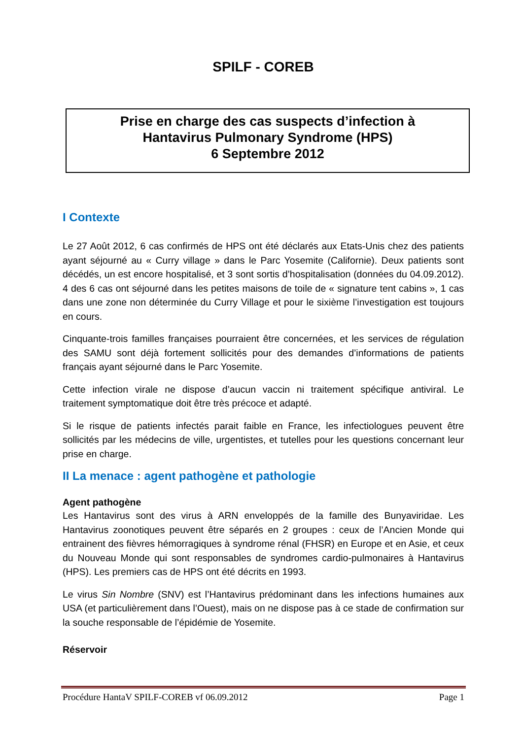SPILF - COREB
Prise en charge des cas suspects d’infection à
Hantavirus Pulmonary Syndrome (HPS)
6 Septembre 2012
I Contexte
Le 27 Août 2012, 6 cas confirmés de HPS ont été déclarés aux Etats-Unis chez des patients ayant séjourné au « Curry village » dans le Parc Yosemite (Californie). Deux patients sont décédés, un est encore hospitalisé, et 3 sont sortis d’hospitalisation (données du 04.09.2012). 4 des 6 cas ont séjourné dans les petites maisons de toile de « signature tent cabins », 1 cas dans une zone non déterminée du Curry Village et pour le sixième l’investigation est toujours en cours.
Cinquante-trois familles françaises pourraient être concernées, et les services de régulation des SAMU sont déjà fortement sollicités pour des demandes d’informations de patients français ayant séjourné dans le Parc Yosemite.
Cette infection virale ne dispose d’aucun vaccin ni traitement spécifique antiviral. Le traitement symptomatique doit être très précoce et adapté.
Si le risque de patients infectés parait faible en France, les infectiologues peuvent être sollicités par les médecins de ville, urgentistes, et tutelles pour les questions concernant leur prise en charge.
II La menace : agent pathogène et pathologie
Agent pathogène
Les Hantavirus sont des virus à ARN enveloppés de la famille des Bunyaviridae. Les Hantavirus zoonotiques peuvent être séparés en 2 groupes : ceux de l’Ancien Monde qui entrainent des fièvres hémorragiques à syndrome rénal (FHSR) en Europe et en Asie, et ceux du Nouveau Monde qui sont responsables de syndromes cardio-pulmonaires à Hantavirus (HPS). Les premiers cas de HPS ont été décrits en 1993.
Le virus Sin Nombre (SNV) est l’Hantavirus prédominant dans les infections humaines aux USA (et particulièrement dans l’Ouest), mais on ne dispose pas à ce stade de confirmation sur la souche responsable de l’épidémie de Yosemite.
Réservoir
Procédure HantaV SPILF-COREB vf 06.09.2012 Page 1